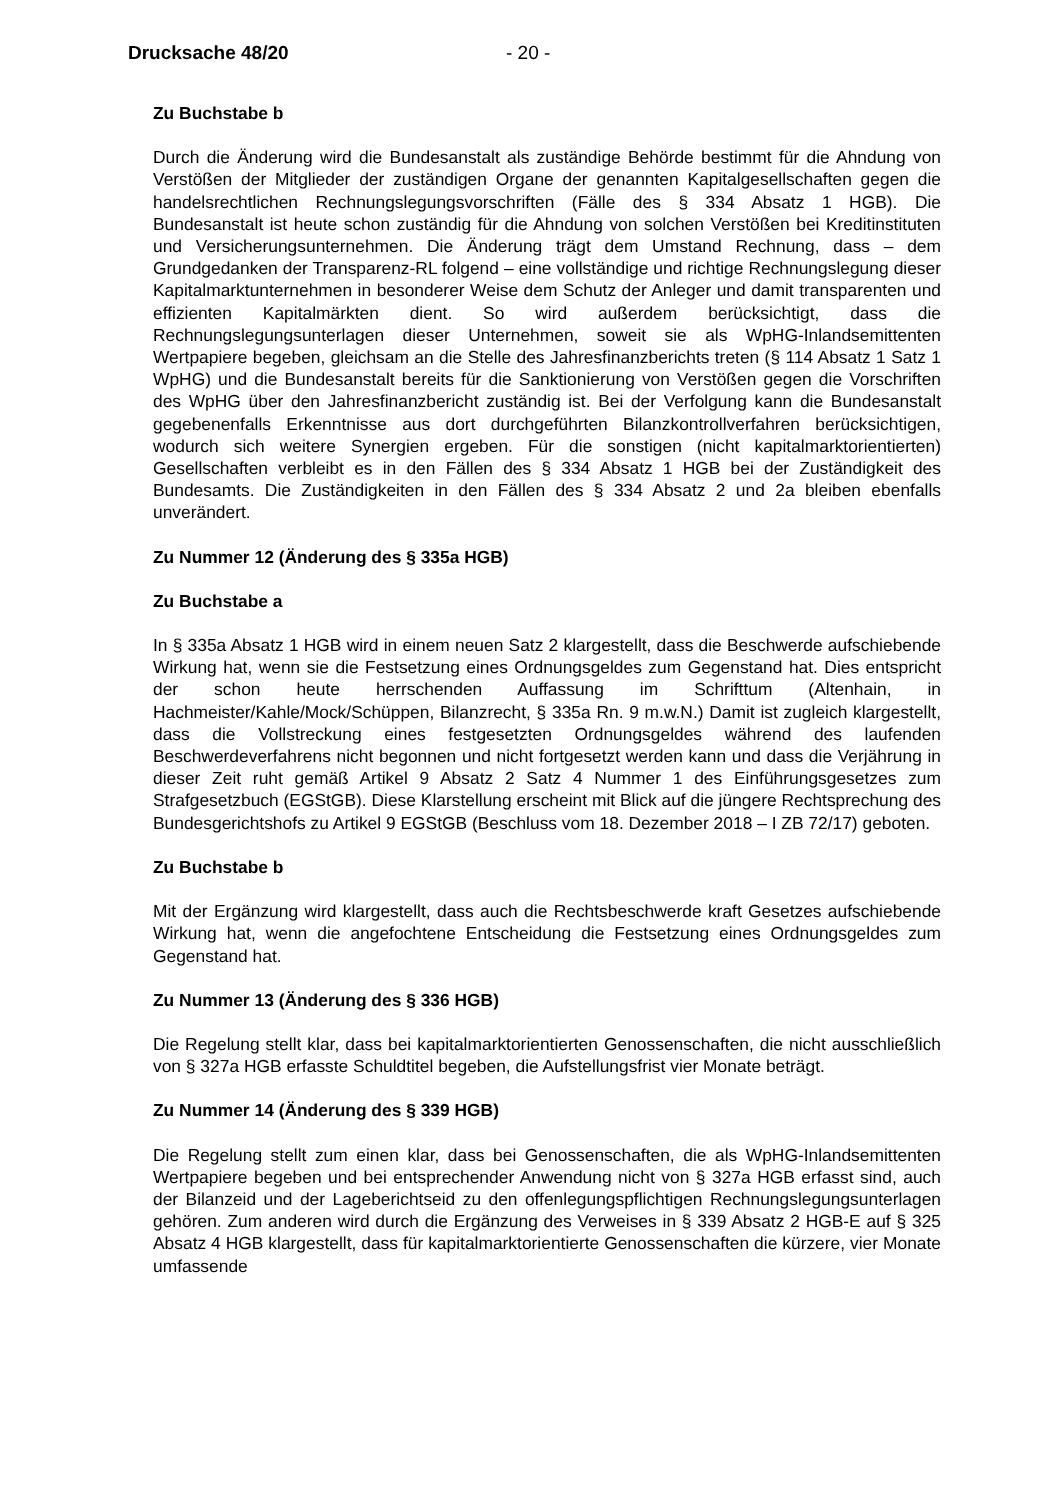Drucksache 48/20 - 20 -
Zu Buchstabe b
Durch die Änderung wird die Bundesanstalt als zuständige Behörde bestimmt für die Ahndung von Verstößen der Mitglieder der zuständigen Organe der genannten Kapitalgesellschaften gegen die handelsrechtlichen Rechnungslegungsvorschriften (Fälle des § 334 Absatz 1 HGB). Die Bundesanstalt ist heute schon zuständig für die Ahndung von solchen Verstößen bei Kreditinstituten und Versicherungsunternehmen. Die Änderung trägt dem Umstand Rechnung, dass – dem Grundgedanken der Transparenz-RL folgend – eine vollständige und richtige Rechnungslegung dieser Kapitalmarktunternehmen in besonderer Weise dem Schutz der Anleger und damit transparenten und effizienten Kapitalmärkten dient. So wird außerdem berücksichtigt, dass die Rechnungslegungsunterlagen dieser Unternehmen, soweit sie als WpHG-Inlandsemittenten Wertpapiere begeben, gleichsam an die Stelle des Jahresfinanzberichts treten (§ 114 Absatz 1 Satz 1 WpHG) und die Bundesanstalt bereits für die Sanktionierung von Verstößen gegen die Vorschriften des WpHG über den Jahresfinanzbericht zuständig ist. Bei der Verfolgung kann die Bundesanstalt gegebenenfalls Erkenntnisse aus dort durchgeführten Bilanzkontrollverfahren berücksichtigen, wodurch sich weitere Synergien ergeben. Für die sonstigen (nicht kapitalmarktorientierten) Gesellschaften verbleibt es in den Fällen des § 334 Absatz 1 HGB bei der Zuständigkeit des Bundesamts. Die Zuständigkeiten in den Fällen des § 334 Absatz 2 und 2a bleiben ebenfalls unverändert.
Zu Nummer 12 (Änderung des § 335a HGB)
Zu Buchstabe a
In § 335a Absatz 1 HGB wird in einem neuen Satz 2 klargestellt, dass die Beschwerde aufschiebende Wirkung hat, wenn sie die Festsetzung eines Ordnungsgeldes zum Gegenstand hat. Dies entspricht der schon heute herrschenden Auffassung im Schrifttum (Altenhain, in Hachmeister/Kahle/Mock/Schüppen, Bilanzrecht, § 335a Rn. 9 m.w.N.) Damit ist zugleich klargestellt, dass die Vollstreckung eines festgesetzten Ordnungsgeldes während des laufenden Beschwerdeverfahrens nicht begonnen und nicht fortgesetzt werden kann und dass die Verjährung in dieser Zeit ruht gemäß Artikel 9 Absatz 2 Satz 4 Nummer 1 des Einführungsgesetzes zum Strafgesetzbuch (EGStGB). Diese Klarstellung erscheint mit Blick auf die jüngere Rechtsprechung des Bundesgerichtshofs zu Artikel 9 EGStGB (Beschluss vom 18. Dezember 2018 – I ZB 72/17) geboten.
Zu Buchstabe b
Mit der Ergänzung wird klargestellt, dass auch die Rechtsbeschwerde kraft Gesetzes aufschiebende Wirkung hat, wenn die angefochtene Entscheidung die Festsetzung eines Ordnungsgeldes zum Gegenstand hat.
Zu Nummer 13 (Änderung des § 336 HGB)
Die Regelung stellt klar, dass bei kapitalmarktorientierten Genossenschaften, die nicht ausschließlich von § 327a HGB erfasste Schuldtitel begeben, die Aufstellungsfrist vier Monate beträgt.
Zu Nummer 14 (Änderung des § 339 HGB)
Die Regelung stellt zum einen klar, dass bei Genossenschaften, die als WpHG-Inlandsemittenten Wertpapiere begeben und bei entsprechender Anwendung nicht von § 327a HGB erfasst sind, auch der Bilanzeid und der Lageberichtseid zu den offenlegungspflichtigen Rechnungslegungsunterlagen gehören. Zum anderen wird durch die Ergänzung des Verweises in § 339 Absatz 2 HGB-E auf § 325 Absatz 4 HGB klargestellt, dass für kapitalmarktorientierte Genossenschaften die kürzere, vier Monate umfassende